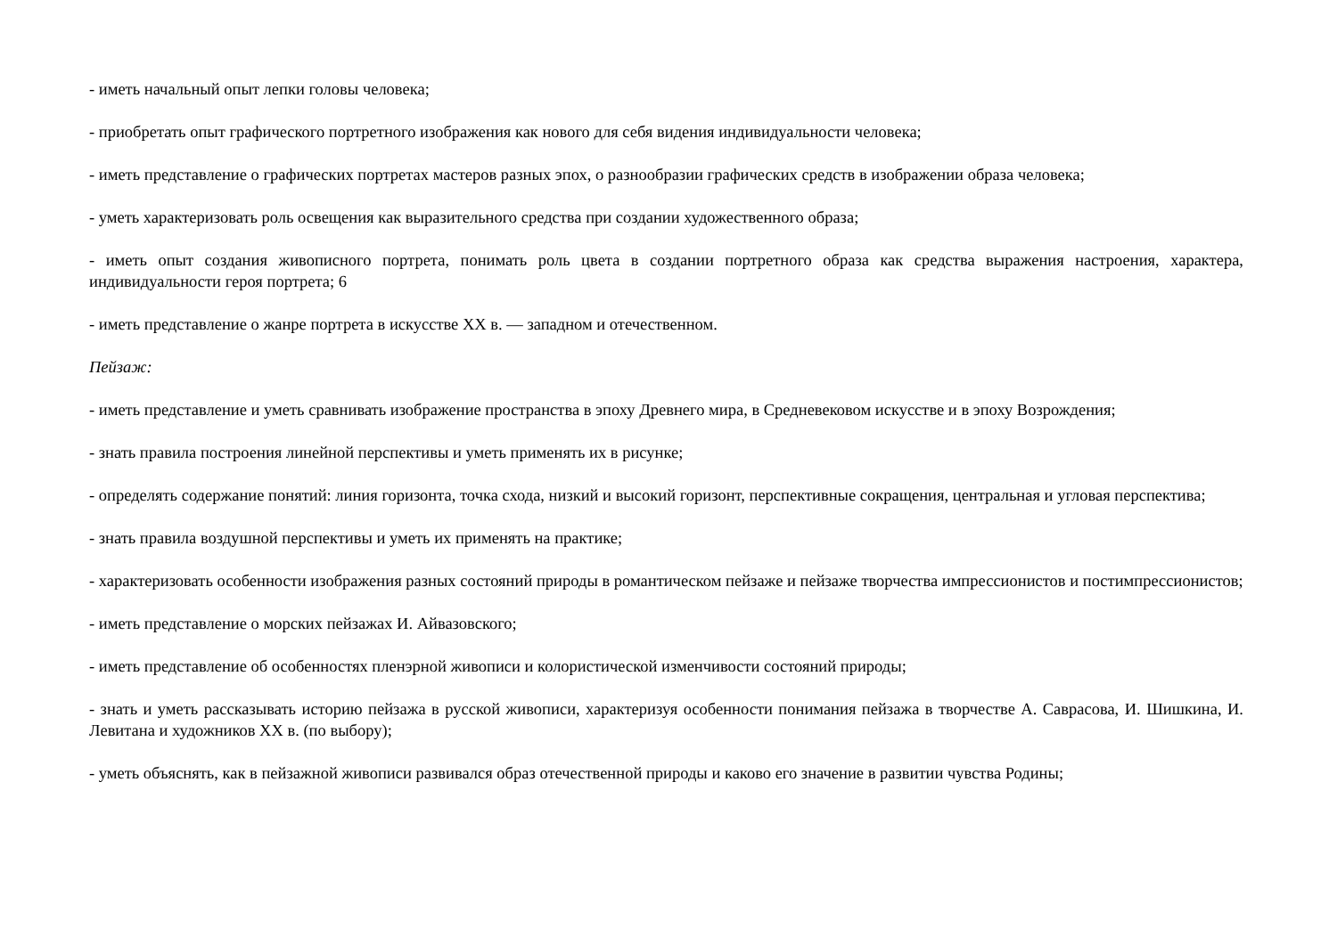- иметь начальный опыт лепки головы человека;
- приобретать опыт графического портретного изображения как нового для себя видения индивидуальности человека;
- иметь представление о графических портретах мастеров разных эпох, о разнообразии графических средств в изображении образа человека;
- уметь характеризовать роль освещения как выразительного средства при создании художественного образа;
- иметь опыт создания живописного портрета, понимать роль цвета в создании портретного образа как средства выражения настроения, характера, индивидуальности героя портрета; 6
- иметь представление о жанре портрета в искусстве ХХ в. — западном и отечественном.
Пейзаж:
- иметь представление и уметь сравнивать изображение пространства в эпоху Древнего мира, в Средневековом искусстве и в эпоху Возрождения;
- знать правила построения линейной перспективы и уметь применять их в рисунке;
- определять содержание понятий: линия горизонта, точка схода, низкий и высокий горизонт, перспективные сокращения, центральная и угловая перспектива;
- знать правила воздушной перспективы и уметь их применять на практике;
- характеризовать особенности изображения разных состояний природы в романтическом пейзаже и пейзаже творчества импрессионистов и постимпрессионистов;
- иметь представление о морских пейзажах И. Айвазовского;
- иметь представление об особенностях пленэрной живописи и колористической изменчивости состояний природы;
- знать и уметь рассказывать историю пейзажа в русской живописи, характеризуя особенности понимания пейзажа в творчестве А. Саврасова, И. Шишкина, И. Левитана и художников ХХ в. (по выбору);
- уметь объяснять, как в пейзажной живописи развивался образ отечественной природы и каково его значение в развитии чувства Родины;